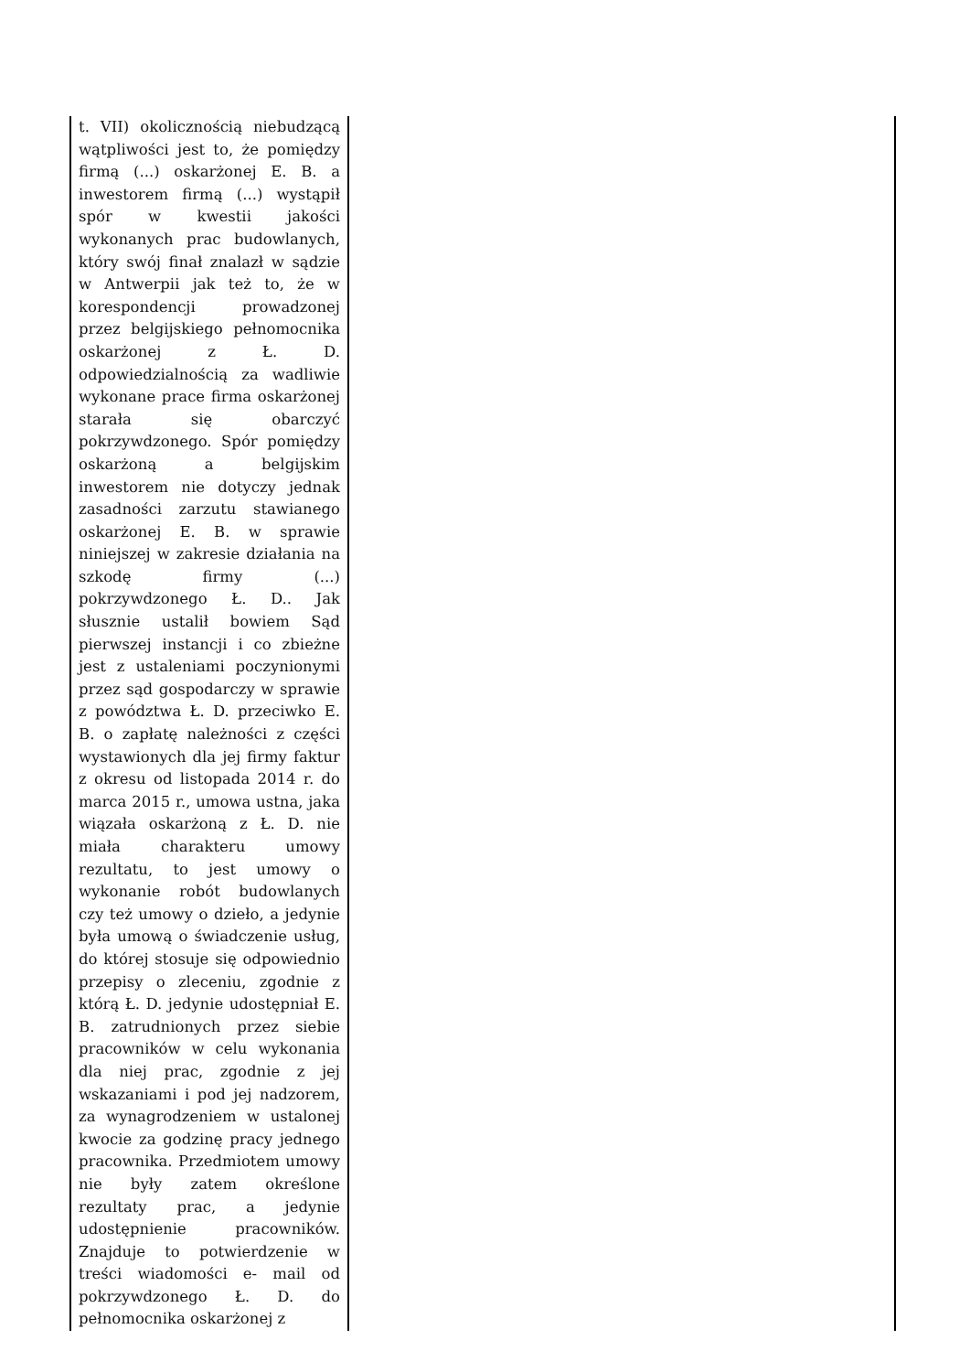| t. VII) okolicznością niebudzącą wątpliwości jest to, że pomiędzy firmą (...) oskarżonej E. B. a inwestorem firmą (...) wystąpił spór w kwestii jakości wykonanych prac budowlanych, który swój finał znalazł w sądzie w Antwerpii jak też to, że w korespondencji prowadzonej przez belgijskiego pełnomocnika oskarżonej z Ł. D. odpowiedzialnością za wadliwie wykonane prace firma oskarżonej starała się obarczyć pokrzywdzonego. Spór pomiędzy oskarżoną a belgijskim inwestorem nie dotyczy jednak zasadności zarzutu stawianego oskarżonej E. B. w sprawie niniejszej w zakresie działania na szkodę firmy (...) pokrzywdzonego Ł. D.. Jak słusznie ustalił bowiem Sąd pierwszej instancji i co zbieżne jest z ustaleniami poczynionymi przez sąd gospodarczy w sprawie z powództwa Ł. D. przeciwko E. B. o zapłatę należności z części wystawionych dla jej firmy faktur z okresu od listopada 2014 r. do marca 2015 r., umowa ustna, jaka wiązała oskarżoną z Ł. D. nie miała charakteru umowy rezultatu, to jest umowy o wykonanie robót budowlanych czy też umowy o dzieło, a jedynie była umową o świadczenie usług, do której stosuje się odpowiednio przepisy o zleceniu, zgodnie z którą Ł. D. jedynie udostępniał E. B. zatrudnionych przez siebie pracowników w celu wykonania dla niej prac, zgodnie z jej wskazaniami i pod jej nadzorem, za wynagrodzeniem w ustalonej kwocie za godzinę pracy jednego pracownika. Przedmiotem umowy nie były zatem określone rezultaty prac, a jedynie udostępnienie pracowników. Znajduje to potwierdzenie w treści wiadomości e- mail od pokrzywdzonego Ł. D. do pełnomocnika oskarżonej z | |